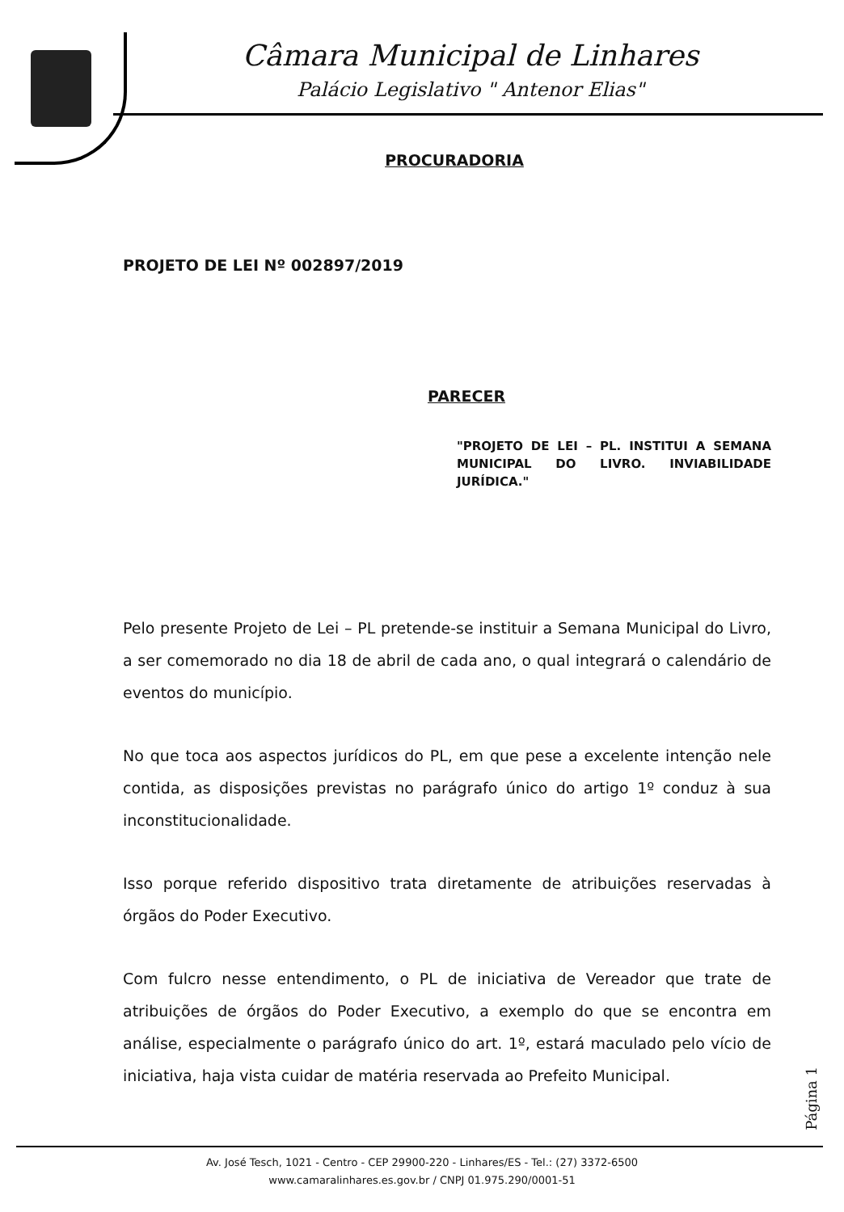Câmara Municipal de Linhares
Palácio Legislativo " Antenor Elias"
PROCURADORIA
PROJETO DE LEI Nº 002897/2019
PARECER
"PROJETO DE LEI – PL. INSTITUI A SEMANA MUNICIPAL DO LIVRO. INVIABILIDADE JURÍDICA."
Pelo presente Projeto de Lei – PL pretende-se instituir a Semana Municipal do Livro, a ser comemorado no dia 18 de abril de cada ano, o qual integrará o calendário de eventos do município.
No que toca aos aspectos jurídicos do PL, em que pese a excelente intenção nele contida, as disposições previstas no parágrafo único do artigo 1º conduz à sua inconstitucionalidade.
Isso porque referido dispositivo trata diretamente de atribuições reservadas à órgãos do Poder Executivo.
Com fulcro nesse entendimento, o PL de iniciativa de Vereador que trate de atribuições de órgãos do Poder Executivo, a exemplo do que se encontra em análise, especialmente o parágrafo único do art. 1º, estará maculado pelo vício de iniciativa, haja vista cuidar de matéria reservada ao Prefeito Municipal.
Página 1
Av. José Tesch, 1021 - Centro - CEP 29900-220 - Linhares/ES - Tel.: (27) 3372-6500
www.camaralinhares.es.gov.br / CNPJ 01.975.290/0001-51